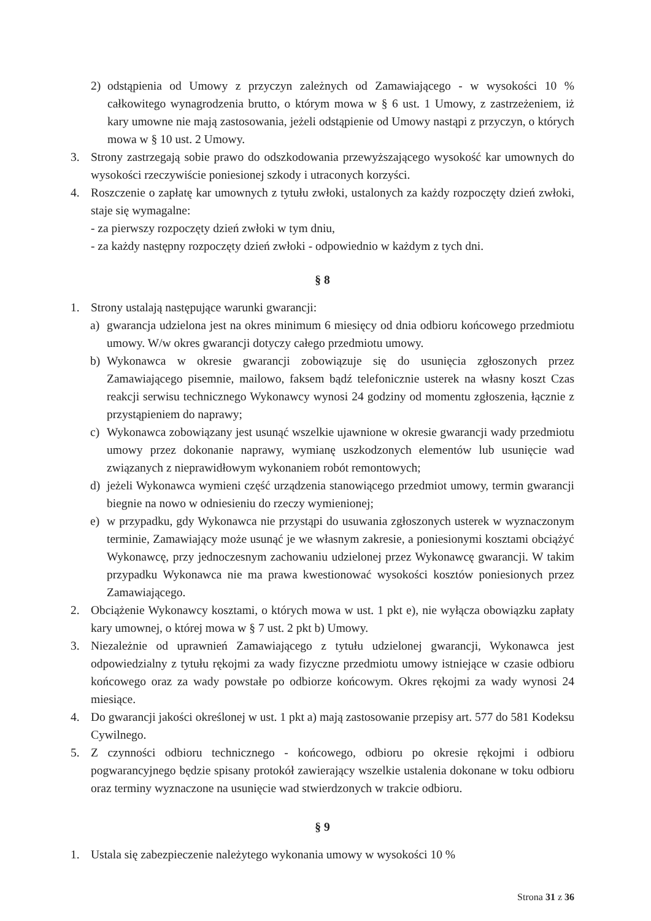2) odstąpienia od Umowy z przyczyn zależnych od Zamawiającego - w wysokości 10 % całkowitego wynagrodzenia brutto, o którym mowa w § 6 ust. 1 Umowy, z zastrzeżeniem, iż kary umowne nie mają zastosowania, jeżeli odstąpienie od Umowy nastąpi z przyczyn, o których mowa w § 10 ust. 2 Umowy.
3. Strony zastrzegają sobie prawo do odszkodowania przewyższającego wysokość kar umownych do wysokości rzeczywiście poniesionej szkody i utraconych korzyści.
4. Roszczenie o zapłatę kar umownych z tytułu zwłoki, ustalonych za każdy rozpoczęty dzień zwłoki, staje się wymagalne:
- za pierwszy rozpoczęty dzień zwłoki w tym dniu,
- za każdy następny rozpoczęty dzień zwłoki - odpowiednio w każdym z tych dni.
§ 8
1. Strony ustalają następujące warunki gwarancji:
a) gwarancja udzielona jest na okres minimum 6 miesięcy od dnia odbioru końcowego przedmiotu umowy. W/w okres gwarancji dotyczy całego przedmiotu umowy.
b) Wykonawca w okresie gwarancji zobowiązuje się do usunięcia zgłoszonych przez Zamawiającego pisemnie, mailowo, faksem bądź telefonicznie usterek na własny koszt Czas reakcji serwisu technicznego Wykonawcy wynosi 24 godziny od momentu zgłoszenia, łącznie z przystąpieniem do naprawy;
c) Wykonawca zobowiązany jest usunąć wszelkie ujawnione w okresie gwarancji wady przedmiotu umowy przez dokonanie naprawy, wymianę uszkodzonych elementów lub usunięcie wad związanych z nieprawidłowym wykonaniem robót remontowych;
d) jeżeli Wykonawca wymieni część urządzenia stanowiącego przedmiot umowy, termin gwarancji biegnie na nowo w odniesieniu do rzeczy wymienionej;
e) w przypadku, gdy Wykonawca nie przystąpi do usuwania zgłoszonych usterek w wyznaczonym terminie, Zamawiający może usunąć je we własnym zakresie, a poniesionymi kosztami obciążyć Wykonawcę, przy jednoczesnym zachowaniu udzielonej przez Wykonawcę gwarancji. W takim przypadku Wykonawca nie ma prawa kwestionować wysokości kosztów poniesionych przez Zamawiającego.
2. Obciążenie Wykonawcy kosztami, o których mowa w ust. 1 pkt e), nie wyłącza obowiązku zapłaty kary umownej, o której mowa w § 7 ust. 2 pkt b) Umowy.
3. Niezależnie od uprawnień Zamawiającego z tytułu udzielonej gwarancji, Wykonawca jest odpowiedzialny z tytułu rękojmi za wady fizyczne przedmiotu umowy istniejące w czasie odbioru końcowego oraz za wady powstałe po odbiorze końcowym. Okres rękojmi za wady wynosi 24 miesiące.
4. Do gwarancji jakości określonej w ust. 1 pkt a) mają zastosowanie przepisy art. 577 do 581 Kodeksu Cywilnego.
5. Z czynności odbioru technicznego - końcowego, odbioru po okresie rękojmi i odbioru pogwarancyjnego będzie spisany protokół zawierający wszelkie ustalenia dokonane w toku odbioru oraz terminy wyznaczone na usunięcie wad stwierdzonych w trakcie odbioru.
§ 9
1. Ustala się zabezpieczenie należytego wykonania umowy w wysokości 10 %
Strona 31 z 36